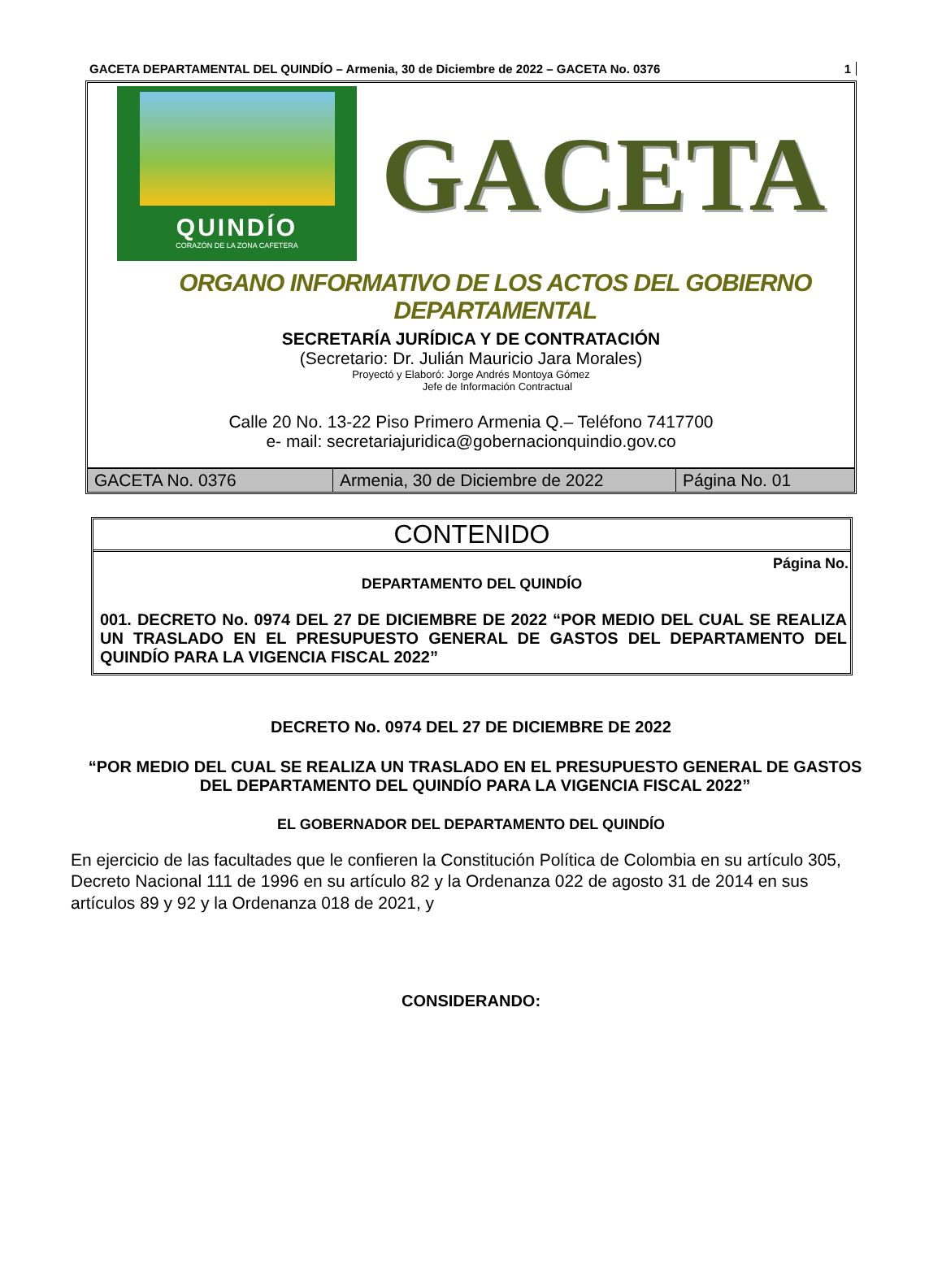GACETA DEPARTAMENTAL DEL QUINDÍO – Armenia, 30 de Diciembre de 2022 – GACETA No. 0376 1
QUINDÍO
CORAZÓN DE LA ZONA CAFETERA
GACETA
ORGANO INFORMATIVO DE LOS ACTOS DEL GOBIERNO DEPARTAMENTAL
SECRETARÍA JURÍDICA Y DE CONTRATACIÓN
(Secretario: Dr. Julián Mauricio Jara Morales)
Proyectó y Elaboró: Jorge Andrés Montoya Gómez
Jefe de Información Contractual
Calle 20 No. 13-22 Piso Primero Armenia Q.– Teléfono 7417700
e- mail: secretariajuridica@gobernacionquindio.gov.co
| GACETA No. 0376 | Armenia, 30 de Diciembre de 2022 | Página No. 01 |
CONTENIDO
Página No.
DEPARTAMENTO DEL QUINDÍO
001. DECRETO No. 0974 DEL 27 DE DICIEMBRE DE 2022 “POR MEDIO DEL CUAL SE REALIZA UN TRASLADO EN EL PRESUPUESTO GENERAL DE GASTOS DEL DEPARTAMENTO DEL QUINDÍO PARA LA VIGENCIA FISCAL 2022”
DECRETO No. 0974 DEL 27 DE DICIEMBRE DE 2022
“POR MEDIO DEL CUAL SE REALIZA UN TRASLADO EN EL PRESUPUESTO GENERAL DE GASTOS DEL DEPARTAMENTO DEL QUINDÍO PARA LA VIGENCIA FISCAL 2022”
EL GOBERNADOR DEL DEPARTAMENTO DEL QUINDÍO
En ejercicio de las facultades que le confieren la Constitución Política de Colombia en su artículo 305, Decreto Nacional 111 de 1996 en su artículo 82 y la Ordenanza 022 de agosto 31 de 2014 en sus artículos 89 y 92 y la Ordenanza 018 de 2021, y
CONSIDERANDO: